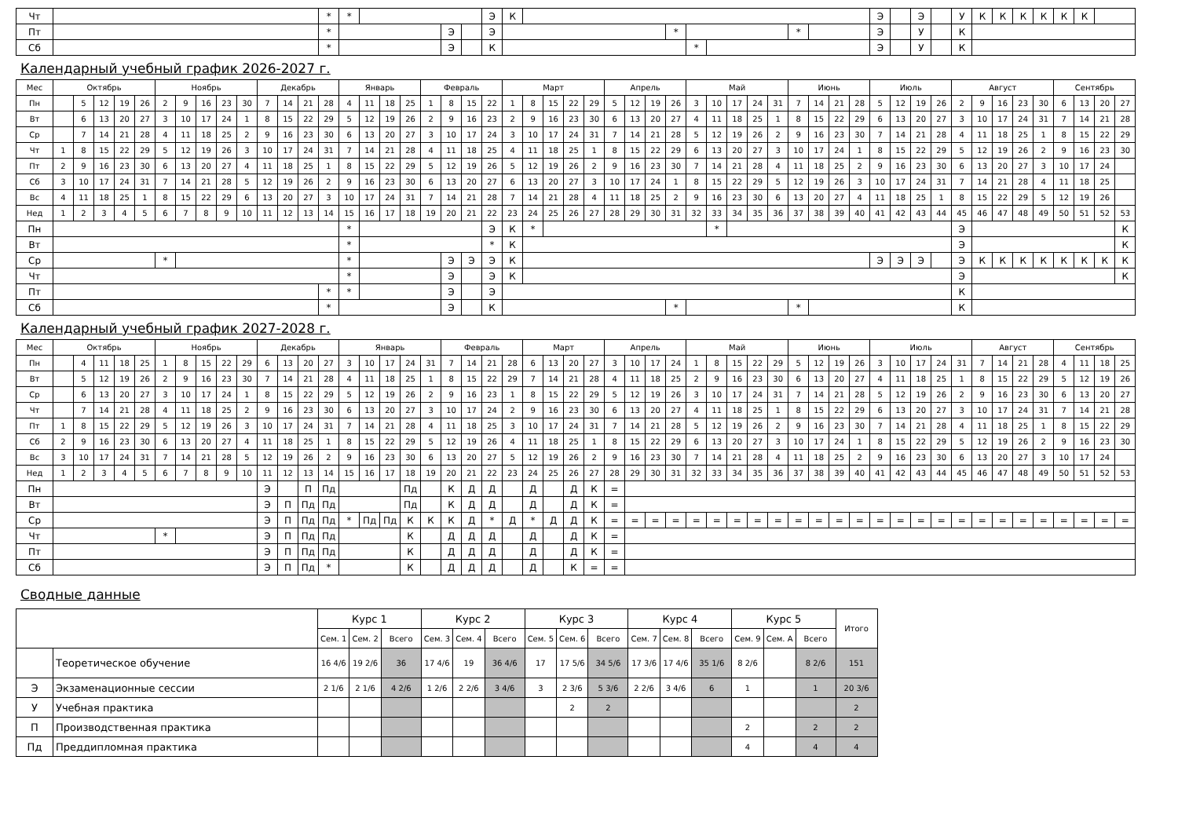| Чт | | * | * | | | | Э | К | | | | | | | Э | | Э | | У | К | К | К | К | К | К | |
| Пт | | * | | | Э | | Э | | | * | | | * | | Э | | У | | К | | | | | | | |
| Сб | | * | | | Э | | К | | | | * | | | | Э | | У | | К | | | | | | | |
Календарный учебный график 2026-2027 г.
| Мес | Октябрь | | | | | Ноябрь | | | | | Декабрь | | | | Январь | | | | Февраль | | | | Март | | | | | Апрель | | | | Май | | | | | Июнь | | | | Июль | | | | Август | | | | | Сентябрь | | | |
| Пн | | 5 | 12 | 19 | 26 | 2 | 9 | 16 | 23 | 30 | 7 | 14 | 21 | 28 | 4 | 11 | 18 | 25 | 1 | 8 | 15 | 22 | 1 | 8 | 15 | 22 | 29 | 5 | 12 | 19 | 26 | 3 | 10 | 17 | 24 | 31 | 7 | 14 | 21 | 28 | 5 | 12 | 19 | 26 | 2 | 9 | 16 | 23 | 30 | 6 | 13 | 20 | 27 |
| Вт | | 6 | 13 | 20 | 27 | 3 | 10 | 17 | 24 | 1 | 8 | 15 | 22 | 29 | 5 | 12 | 19 | 26 | 2 | 9 | 16 | 23 | 2 | 9 | 16 | 23 | 30 | 6 | 13 | 20 | 27 | 4 | 11 | 18 | 25 | 1 | 8 | 15 | 22 | 29 | 6 | 13 | 20 | 27 | 3 | 10 | 17 | 24 | 31 | 7 | 14 | 21 | 28 |
| Ср | | 7 | 14 | 21 | 28 | 4 | 11 | 18 | 25 | 2 | 9 | 16 | 23 | 30 | 6 | 13 | 20 | 27 | 3 | 10 | 17 | 24 | 3 | 10 | 17 | 24 | 31 | 7 | 14 | 21 | 28 | 5 | 12 | 19 | 26 | 2 | 9 | 16 | 23 | 30 | 7 | 14 | 21 | 28 | 4 | 11 | 18 | 25 | 1 | 8 | 15 | 22 | 29 |
| Чт | 1 | 8 | 15 | 22 | 29 | 5 | 12 | 19 | 26 | 3 | 10 | 17 | 24 | 31 | 7 | 14 | 21 | 28 | 4 | 11 | 18 | 25 | 4 | 11 | 18 | 25 | 1 | 8 | 15 | 22 | 29 | 6 | 13 | 20 | 27 | 3 | 10 | 17 | 24 | 1 | 8 | 15 | 22 | 29 | 5 | 12 | 19 | 26 | 2 | 9 | 16 | 23 | 30 |
| Пт | 2 | 9 | 16 | 23 | 30 | 6 | 13 | 20 | 27 | 4 | 11 | 18 | 25 | 1 | 8 | 15 | 22 | 29 | 5 | 12 | 19 | 26 | 5 | 12 | 19 | 26 | 2 | 9 | 16 | 23 | 30 | 7 | 14 | 21 | 28 | 4 | 11 | 18 | 25 | 2 | 9 | 16 | 23 | 30 | 6 | 13 | 20 | 27 | 3 | 10 | 17 | 24 | |
| Сб | 3 | 10 | 17 | 24 | 31 | 7 | 14 | 21 | 28 | 5 | 12 | 19 | 26 | 2 | 9 | 16 | 23 | 30 | 6 | 13 | 20 | 27 | 6 | 13 | 20 | 27 | 3 | 10 | 17 | 24 | 1 | 8 | 15 | 22 | 29 | 5 | 12 | 19 | 26 | 3 | 10 | 17 | 24 | 31 | 7 | 14 | 21 | 28 | 4 | 11 | 18 | 25 | |
| Вс | 4 | 11 | 18 | 25 | 1 | 8 | 15 | 22 | 29 | 6 | 13 | 20 | 27 | 3 | 10 | 17 | 24 | 31 | 7 | 14 | 21 | 28 | 7 | 14 | 21 | 28 | 4 | 11 | 18 | 25 | 2 | 9 | 16 | 23 | 30 | 6 | 13 | 20 | 27 | 4 | 11 | 18 | 25 | 1 | 8 | 15 | 22 | 29 | 5 | 12 | 19 | 26 | |
| Нед | 1 | 2 | 3 | 4 | 5 | 6 | 7 | 8 | 9 | 10 | 11 | 12 | 13 | 14 | 15 | 16 | 17 | 18 | 19 | 20 | 21 | 22 | 23 | 24 | 25 | 26 | 27 | 28 | 29 | 30 | 31 | 32 | 33 | 34 | 35 | 36 | 37 | 38 | 39 | 40 | 41 | 42 | 43 | 44 | 45 | 46 | 47 | 48 | 49 | 50 | 51 | 52 | 53 |
| Пн | | | | | | | | | | | | | | | * | | | | | | | Э | К | * | | | | | | | | | * | | | | | | | | | | | | Э | | | | | | | | К |
| Вт | | | | | | | | | | | | | | | * | | | | | | | * | К | | | | | | | | | | | | | | | | | | | | | | Э | | | | | | | | К |
| Ср | | | | | | * | | | | | | | | | * | | | | | Э | Э | Э | К | | | | | | | | | | | | | | | | | | Э | Э | Э | | Э | К | К | К | К | К | К | К | К |
| Чт | | | | | | | | | | | | | | | * | | | | | Э | | Э | К | | | | | | | | | | | | | | | | | | | | | | Э | | | | | | | | К |
| Пт | | | | | | | | | | | | | | * | * | | | | | Э | | Э | | | | | | | | | | | | | | | | | | | | | | | К | | | | | | | | |
| Сб | | | | | | | | | | | | | | * | | | | | | Э | | К | | | | | | | | | * | | | | | | * | | | | | | | | К | | | | | | | | |
Календарный учебный график 2027-2028 г.
| Мес | Октябрь | | | | | Ноябрь | | | | | Декабрь | | | | Январь | | | | | Февраль | | | | Март | | | | Апрель | | | | Май | | | | | Июнь | | | | Июль | | | | | Август | | | | Сентябрь | | | |
| Пн | | 4 | 11 | 18 | 25 | 1 | 8 | 15 | 22 | 29 | 6 | 13 | 20 | 27 | 3 | 10 | 17 | 24 | 31 | 7 | 14 | 21 | 28 | 6 | 13 | 20 | 27 | 3 | 10 | 17 | 24 | 1 | 8 | 15 | 22 | 29 | 5 | 12 | 19 | 26 | 3 | 10 | 17 | 24 | 31 | 7 | 14 | 21 | 28 | 4 | 11 | 18 | 25 |
| Вт | | 5 | 12 | 19 | 26 | 2 | 9 | 16 | 23 | 30 | 7 | 14 | 21 | 28 | 4 | 11 | 18 | 25 | 1 | 8 | 15 | 22 | 29 | 7 | 14 | 21 | 28 | 4 | 11 | 18 | 25 | 2 | 9 | 16 | 23 | 30 | 6 | 13 | 20 | 27 | 4 | 11 | 18 | 25 | 1 | 8 | 15 | 22 | 29 | 5 | 12 | 19 | 26 |
| Ср | | 6 | 13 | 20 | 27 | 3 | 10 | 17 | 24 | 1 | 8 | 15 | 22 | 29 | 5 | 12 | 19 | 26 | 2 | 9 | 16 | 23 | 1 | 8 | 15 | 22 | 29 | 5 | 12 | 19 | 26 | 3 | 10 | 17 | 24 | 31 | 7 | 14 | 21 | 28 | 5 | 12 | 19 | 26 | 2 | 9 | 16 | 23 | 30 | 6 | 13 | 20 | 27 |
| Чт | | 7 | 14 | 21 | 28 | 4 | 11 | 18 | 25 | 2 | 9 | 16 | 23 | 30 | 6 | 13 | 20 | 27 | 3 | 10 | 17 | 24 | 2 | 9 | 16 | 23 | 30 | 6 | 13 | 20 | 27 | 4 | 11 | 18 | 25 | 1 | 8 | 15 | 22 | 29 | 6 | 13 | 20 | 27 | 3 | 10 | 17 | 24 | 31 | 7 | 14 | 21 | 28 |
| Пт | 1 | 8 | 15 | 22 | 29 | 5 | 12 | 19 | 26 | 3 | 10 | 17 | 24 | 31 | 7 | 14 | 21 | 28 | 4 | 11 | 18 | 25 | 3 | 10 | 17 | 24 | 31 | 7 | 14 | 21 | 28 | 5 | 12 | 19 | 26 | 2 | 9 | 16 | 23 | 30 | 7 | 14 | 21 | 28 | 4 | 11 | 18 | 25 | 1 | 8 | 15 | 22 | 29 |
| Сб | 2 | 9 | 16 | 23 | 30 | 6 | 13 | 20 | 27 | 4 | 11 | 18 | 25 | 1 | 8 | 15 | 22 | 29 | 5 | 12 | 19 | 26 | 4 | 11 | 18 | 25 | 1 | 8 | 15 | 22 | 29 | 6 | 13 | 20 | 27 | 3 | 10 | 17 | 24 | 1 | 8 | 15 | 22 | 29 | 5 | 12 | 19 | 26 | 2 | 9 | 16 | 23 | 30 |
| Вс | 3 | 10 | 17 | 24 | 31 | 7 | 14 | 21 | 28 | 5 | 12 | 19 | 26 | 2 | 9 | 16 | 23 | 30 | 6 | 13 | 20 | 27 | 5 | 12 | 19 | 26 | 2 | 9 | 16 | 23 | 30 | 7 | 14 | 21 | 28 | 4 | 11 | 18 | 25 | 2 | 9 | 16 | 23 | 30 | 6 | 13 | 20 | 27 | 3 | 10 | 17 | 24 | |
| Нед | 1 | 2 | 3 | 4 | 5 | 6 | 7 | 8 | 9 | 10 | 11 | 12 | 13 | 14 | 15 | 16 | 17 | 18 | 19 | 20 | 21 | 22 | 23 | 24 | 25 | 26 | 27 | 28 | 29 | 30 | 31 | 32 | 33 | 34 | 35 | 36 | 37 | 38 | 39 | 40 | 41 | 42 | 43 | 44 | 45 | 46 | 47 | 48 | 49 | 50 | 51 | 52 | 53 |
| Пн | | | | | | | | | | | Э | | П | Пд | | | | Пд | | К | Д | Д | | Д | | Д | К | = | | | | | | | | | | | | | | | | | | | | | | | | | |
| Вт | | | | | | | | | | | Э | П | Пд | Пд | | | | Пд | | К | Д | Д | | Д | | Д | К | = | | | | | | | | | | | | | | | | | | | | | | | | | |
| Ср | | | | | | | | | | | Э | П | Пд | Пд | * | Пд | Пд | К | К | К | Д | * | Д | * | Д | Д | К | = | = | = | = | = | = | = | = | = | = | = | = | = | = | = | = | = | = | = | = | = | = | = | = | = | = |
| Чт | | | | | | * | | | | | Э | П | Пд | Пд | | | | К | | Д | Д | Д | | Д | | Д | К | = | | | | | | | | | | | | | | | | | | | | | | | | | |
| Пт | | | | | | | | | | | Э | П | Пд | Пд | | | | К | | Д | Д | Д | | Д | | Д | К | = | | | | | | | | | | | | | | | | | | | | | | | | | |
| Сб | | | | | | | | | | | Э | П | Пд | * | | | | К | | Д | Д | Д | | Д | | К | = | = | | | | | | | | | | | | | | | | | | | | | | | | | |
Сводные данные
| | | Курс 1 | | | Курс 2 | | | Курс 3 | | | Курс 4 | | | Курс 5 | | | Итого |
| --- | --- | --- | --- | --- | --- | --- | --- | --- | --- | --- | --- | --- | --- | --- | --- | --- | --- |
| | | Сем. 1 | Сем. 2 | Всего | Сем. 3 | Сем. 4 | Всего | Сем. 5 | Сем. 6 | Всего | Сем. 7 | Сем. 8 | Всего | Сем. 9 | Сем. А | Всего | |
| | Теоретическое обучение | 16 4/6 | 19 2/6 | 36 | 17 4/6 | 19 | 36 4/6 | 17 | 17 5/6 | 34 5/6 | 17 3/6 | 17 4/6 | 35 1/6 | 8 2/6 | | 8 2/6 | 151 |
| Э | Экзаменационные сессии | 2 1/6 | 2 1/6 | 4 2/6 | 1 2/6 | 2 2/6 | 3 4/6 | 3 | 2 3/6 | 5 3/6 | 2 2/6 | 3 4/6 | 6 | 1 | | 1 | 20 3/6 |
| У | Учебная практика | | | | | | | | 2 | 2 | | | | | | | 2 |
| П | Производственная практика | | | | | | | | | | | | | 2 | | 2 | 2 |
| Пд | Преддипломная практика | | | | | | | | | | | | | 4 | | 4 | 4 |